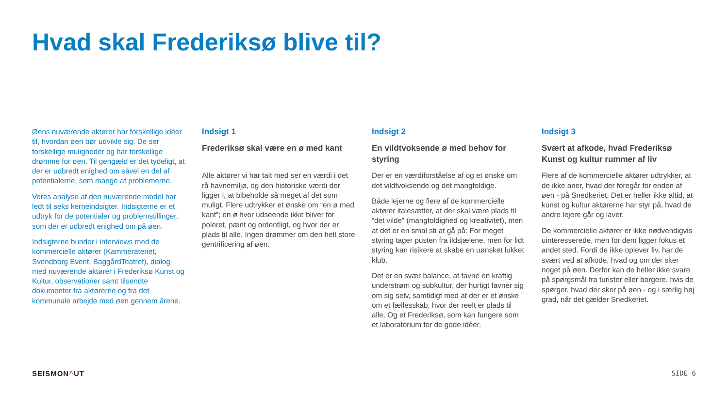Hvad skal Frederiksø blive til?
Øens nuværende aktører har forskellige idéer til, hvordan øen bør udvikle sig. De ser forskellige muligheder og har forskellige drømme for øen. Til gengæld er det tydeligt, at der er udbredt enighed om såvel en del af potentialerne, som mange af problemerne.
Vores analyse af den nuværende model har ledt til seks kerneindsigter. Indsigterne er et udtryk for de potentialer og problemstillinger, som der er udbredt enighed om på øen.
Indsigterne bunder i interviews med de kommercielle aktører (Kammerateriet, Svendborg Event, BaggårdTeatret), dialog med nuværende aktører i Frederiksø Kunst og Kultur, observationer samt tilsendte dokumenter fra aktørerne og fra det kommunale arbejde med øen gennem årene.
Indsigt 1
Frederiksø skal være en ø med kant
Alle aktører vi har talt med ser en værdi i det rå havnemiljø, og den historiske værdi der ligger i, at bibeholde så meget af det som muligt. Flere udtrykker et ønske om “en ø med kant”; en ø hvor udseende ikke bliver for poleret, pænt og ordentligt, og hvor der er plads til alle. Ingen drømmer om den helt store gentrificering af øen.
Indsigt 2
En vildtvoksende ø med behov for styring
Der er en værdiforståelse af og et ønske om det vildtvoksende og det mangfoldige.
Både lejerne og flere af de kommercielle aktører italesætter, at der skal være plads til “det vilde” (mangfoldighed og kreativitet), men at det er en smal sti at gå på: For meget styring tager pusten fra ildsjælene, men for lidt styring kan risikere at skabe en uønsket lukket klub.
Det er en svær balance, at favne en kraftig understrøm og subkultur, der hurtigt favner sig om sig selv, samtidigt med at der er et ønske om et fællesskab, hvor der reelt er plads til alle. Og et Frederiksø, som kan fungere som et laboratorium for de gode idéer.
Indsigt 3
Svært at afkode, hvad Frederiksø Kunst og kultur rummer af liv
Flere af de kommercielle aktører udtrykker, at de ikke aner, hvad der foregår for enden af øen - på Snedkeriet. Det er heller ikke altid, at kunst og kultur aktørerne har styr på, hvad de andre lejere går og laver.
De kommercielle aktører er ikke nødvendigvis uinteresserede, men for dem ligger fokus et andet sted. Fordi de ikke oplever liv, har de svært ved at afkode, hvad og om der sker noget på øen. Derfor kan de heller ikke svare på spørgsmål fra turister eller borgere, hvis de spørger, hvad der sker på øen - og i særlig høj grad, når det gælder Snedkeriet.
SEISMON^UT SIDE 6